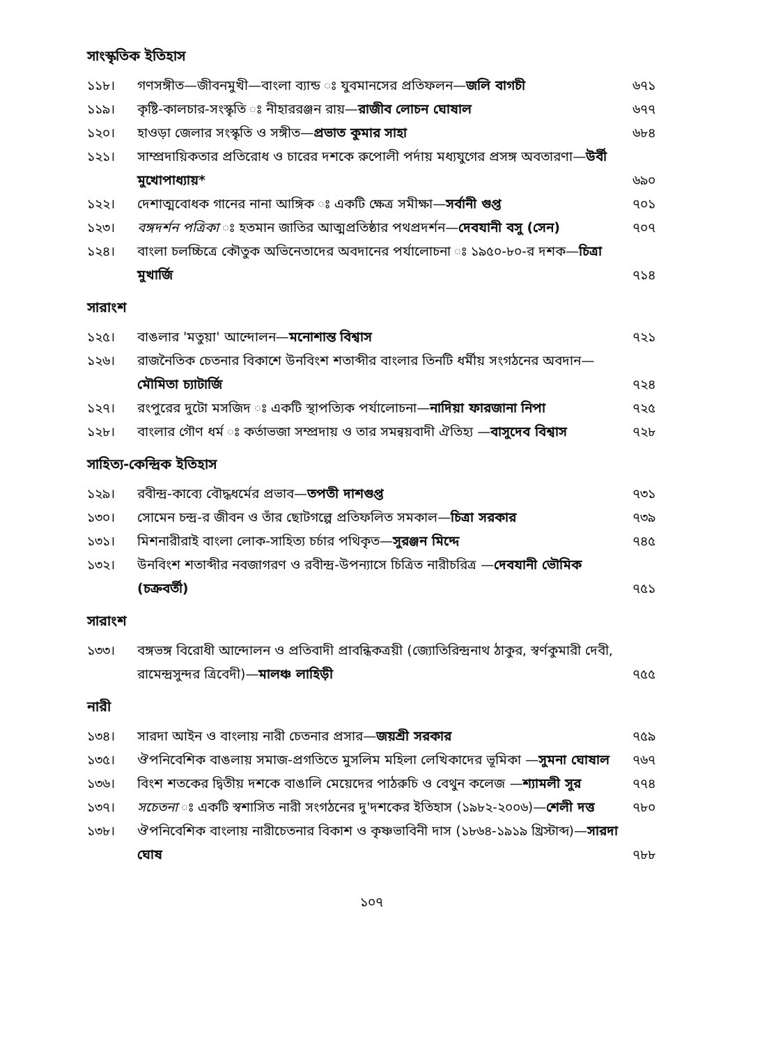সাংস্কৃতিক ইতিহাস
১১৮। গণসঙ্গীত—জীবনমুখী—বাংলা ব্যান্ড ঃ যুবমানসের প্রতিফলন—জলি বাগচী ৬৭১
১১৯। কৃষ্টি-কালচার-সংস্কৃতি ঃ নীহাররঞ্জন রায়—রাজীব লোচন ঘোষাল ৬৭৭
১২০। হাওড়া জেলার সংস্কৃতি ও সঙ্গীত—প্রভাত কুমার সাহা ৬৮৪
১২১। সাম্প্রদায়িকতার প্রতিরোধ ও চারের দশকে রুপোলী পর্দায় মধ্যযুগের প্রসঙ্গ অবতারণা—উর্বী মুখোপাধ্যায়* ৬৯০
১২২। দেশাত্মবোধক গানের নানা আঙ্গিক ঃ একটি ক্ষেত্র সমীক্ষা—সর্বানী গুপ্ত ৭০১
১২৩। বঙ্গদর্শন পত্রিকা ঃ হতমান জাতির আত্মপ্রতিষ্ঠার পথপ্রদর্শন—দেবযানী বসু (সেন) ৭০৭
১২৪। বাংলা চলচ্চিত্রে কৌতুক অভিনেতাদের অবদানের পর্যালোচনা ঃ ১৯৫০-৮০-র দশক—চিত্রা মুখার্জি ৭১৪
সারাংশ
১২৫। বাঙলার 'মতুয়া' আন্দোলন—মনোশান্ত বিশ্বাস ৭২১
১২৬। রাজনৈতিক চেতনার বিকাশে উনবিংশ শতাব্দীর বাংলার তিনটি ধর্মীয় সংগঠনের অবদান—মৌমিতা চ্যাটার্জি ৭২৪
১২৭। রংপুরের দুটো মসজিদ ঃ একটি স্থাপত্যিক পর্যালোচনা—নাদিয়া ফারজানা নিপা ৭২৫
১২৮। বাংলার গৌণ ধর্ম ঃ কর্তাভজা সম্প্রদায় ও তার সমন্বয়বাদী ঐতিহ্য —বাসুদেব বিশ্বাস ৭২৮
সাহিত্য-কেন্দ্রিক ইতিহাস
১২৯। রবীন্দ্র-কাব্যে বৌদ্ধধর্মের প্রভাব—তপতী দাশগুপ্ত ৭৩১
১৩০। সোমেন চন্দ্র-র জীবন ও তাঁর ছোটগল্পে প্রতিফলিত সমকাল—চিত্রা সরকার ৭৩৯
১৩১। মিশনারীরাই বাংলা লোক-সাহিত্য চর্চার পথিকৃত—সুরঞ্জন মিদ্দে ৭৪৫
১৩২। উনবিংশ শতাব্দীর নবজাগরণ ও রবীন্দ্র-উপন্যাসে চিত্রিত নারীচরিত্র —দেবযানী ভৌমিক (চক্রবর্তী) ৭৫১
সারাংশ
১৩৩। বঙ্গভঙ্গ বিরোধী আন্দোলন ও প্রতিবাদী প্রাবন্ধিকত্রয়ী (জ্যোতিরিন্দ্রনাথ ঠাকুর, স্বর্ণকুমারী দেবী, রামেন্দ্রসুন্দর ত্রিবেদী)—মালঞ্চ লাহিড়ী ৭৫৫
নারী
১৩৪। সারদা আইন ও বাংলায় নারী চেতনার প্রসার—জয়শ্রী সরকার ৭৫৯
১৩৫। ঔপনিবেশিক বাঙলায় সমাজ-প্রগতিতে মুসলিম মহিলা লেখিকাদের ভূমিকা —সুমনা ঘোষাল ৭৬৭
১৩৬। বিংশ শতকের দ্বিতীয় দশকে বাঙালি মেয়েদের পাঠরুচি ও বেথুন কলেজ —শ্যামলী সুর ৭৭৪
১৩৭। সচেতনা ঃ একটি স্বশাসিত নারী সংগঠনের দু'দশকের ইতিহাস (১৯৮২-২০০৬)—শেলী দত্ত ৭৮০
১৩৮। ঔপনিবেশিক বাংলায় নারীচেতনার বিকাশ ও কৃষ্ণভাবিনী দাস (১৮৬৪-১৯১৯ খ্রিস্টাব্দ)—সারদা ঘোষ ৭৮৮
১০৭